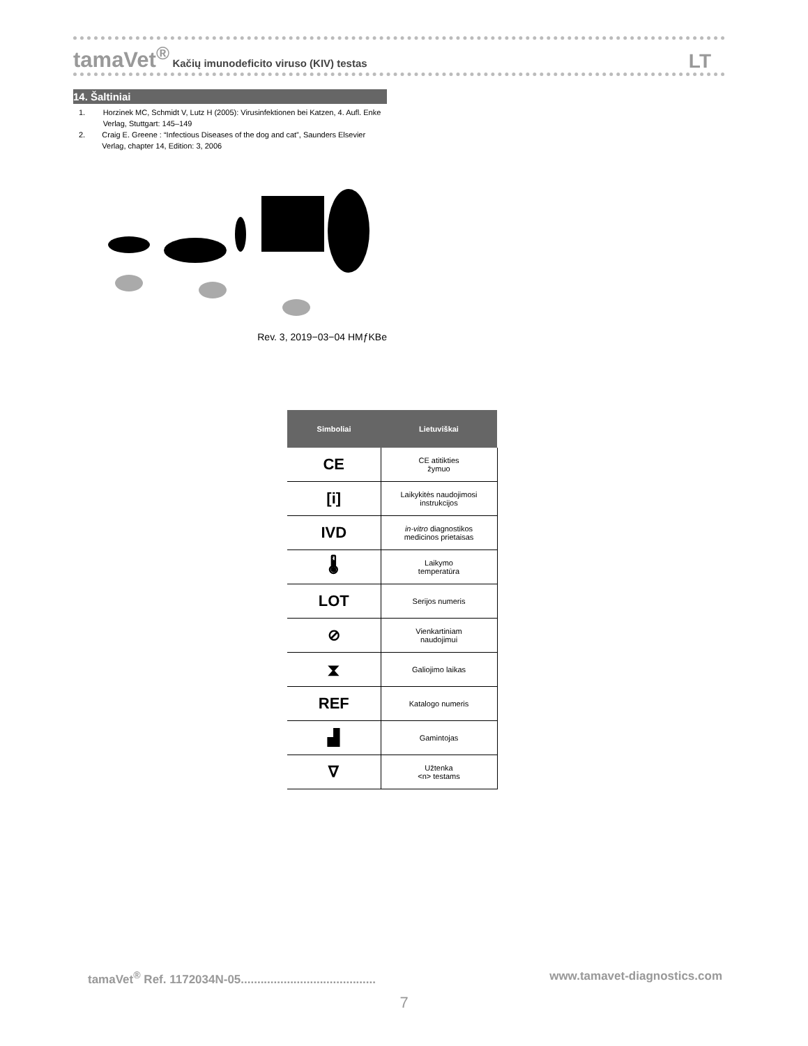tamaVet<sup>®</sup> Kačių imunodeficito viruso (KIV) testas
LT
14. Šaltiniai
1. Horzinek MC, Schmidt V, Lutz H (2005): Virusinfektionen bei Katzen, 4. Aufl. Enke Verlag, Stuttgart: 145–149
2. Craig E. Greene : “Infectious Diseases of the dog and cat”, Saunders Elsevier Verlag, chapter 14, Edition: 3, 2006
Rev. 3, 2019−03−04 HMƒKBe
| Simboliai | Lietuviškai |
| --- | --- |
| CE | CE atitikties žymuo |
| [i] | Laikykitės naudojimosi instrukcijos |
| IVD | in-vitro diagnostikos medicinos prietaisas |
| 🌡 | Laikymo temperatūra |
| LOT | Serijos numeris |
| ⊘ | Vienkartiniam naudojimui |
| ⧗ | Galiojimo laikas |
| REF | Katalogo numeris |
| ▟ | Gamintojas |
| ∇ | Užtenka <n> testams |
tamaVet<sup>®</sup> Ref. 1172034N-05......................................... www.tamavet-diagnostics.com
7